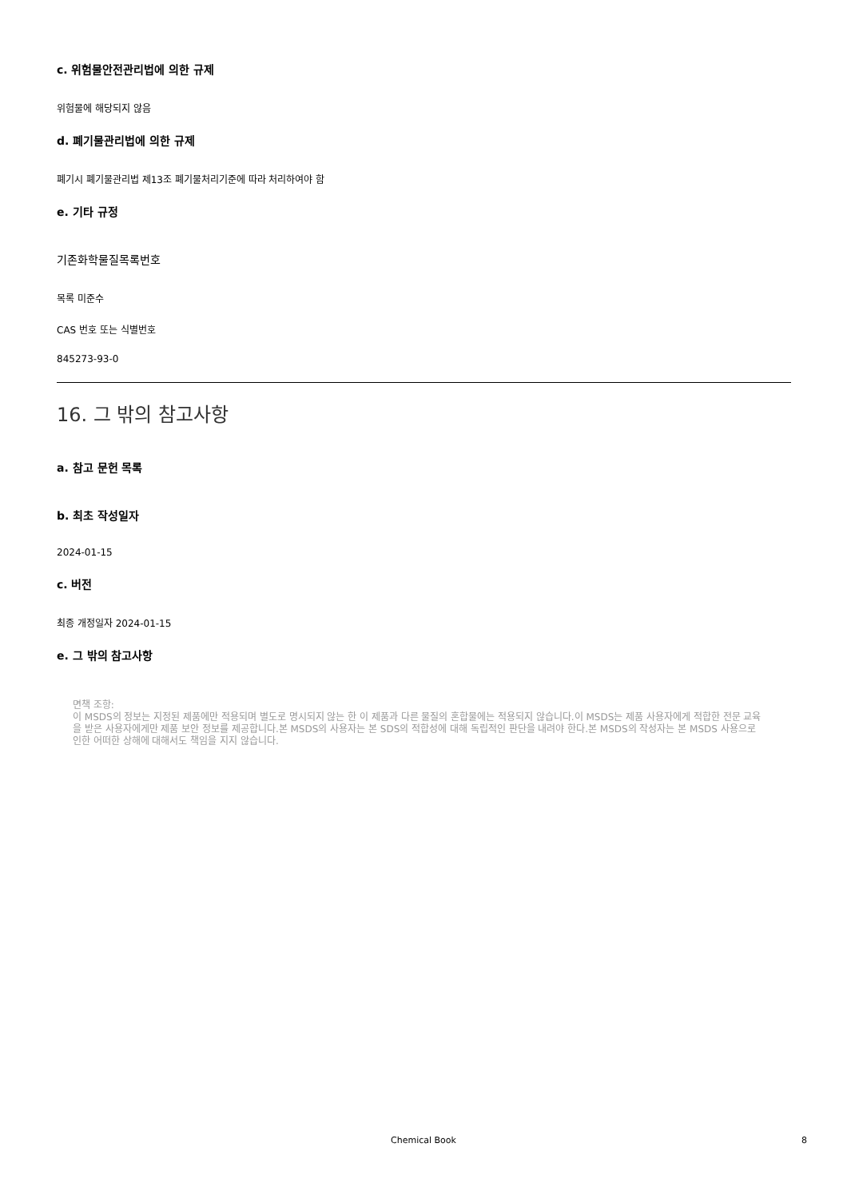c. 위험물안전관리법에 의한 규제
위험물에 해당되지 않음
d. 폐기물관리법에 의한 규제
폐기시 폐기물관리법 제13조 폐기물처리기준에 따라 처리하여야 함
e. 기타 규정
기존화학물질목록번호
목록 미준수
CAS 번호 또는 식별번호
845273-93-0
16. 그 밖의 참고사항
a. 참고 문헌 목록
b. 최초 작성일자
2024-01-15
c. 버전
최종 개정일자 2024-01-15
e. 그 밖의 참고사항
면책 조항:
이 MSDS의 정보는 지정된 제품에만 적용되며 별도로 명시되지 않는 한 이 제품과 다른 물질의 혼합물에는 적용되지 않습니다.이 MSDS는 제품 사용자에게 적합한 전문 교육을 받은 사용자에게만 제품 보안 정보를 제공합니다.본 MSDS의 사용자는 본 SDS의 적합성에 대해 독립적인 판단을 내려야 한다.본 MSDS의 작성자는 본 MSDS 사용으로 인한 어떠한 상해에 대해서도 책임을 지지 않습니다.
Chemical Book 8